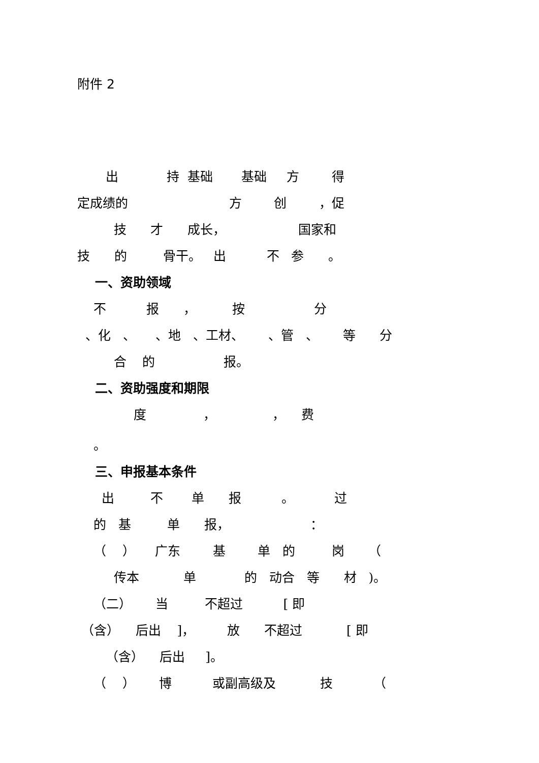附件 2
出 持 基础 基础 方 得
定成绩的 方 创 ，促
技 才 成长， 国家和
技 的 骨干。 出 不 参 。
一、资助领域
不 报 ， 按 分
、化 、 、地 、工材、 、管 、 等 分
合 的 报。
二、资助强度和期限
度 ， ， 费
。
三、申报基本条件
出 不 单 报 。 过
的 基 单 报， ：
（ ） 广东 基 单 的 岗 （
传本 单 的 动合 等 材 )。
（二） 当 不超过 [ 即
（含） 后出 ]， 放 不超过 [ 即
（含） 后出 ]。
（ ） 博 或副高级及 技 （